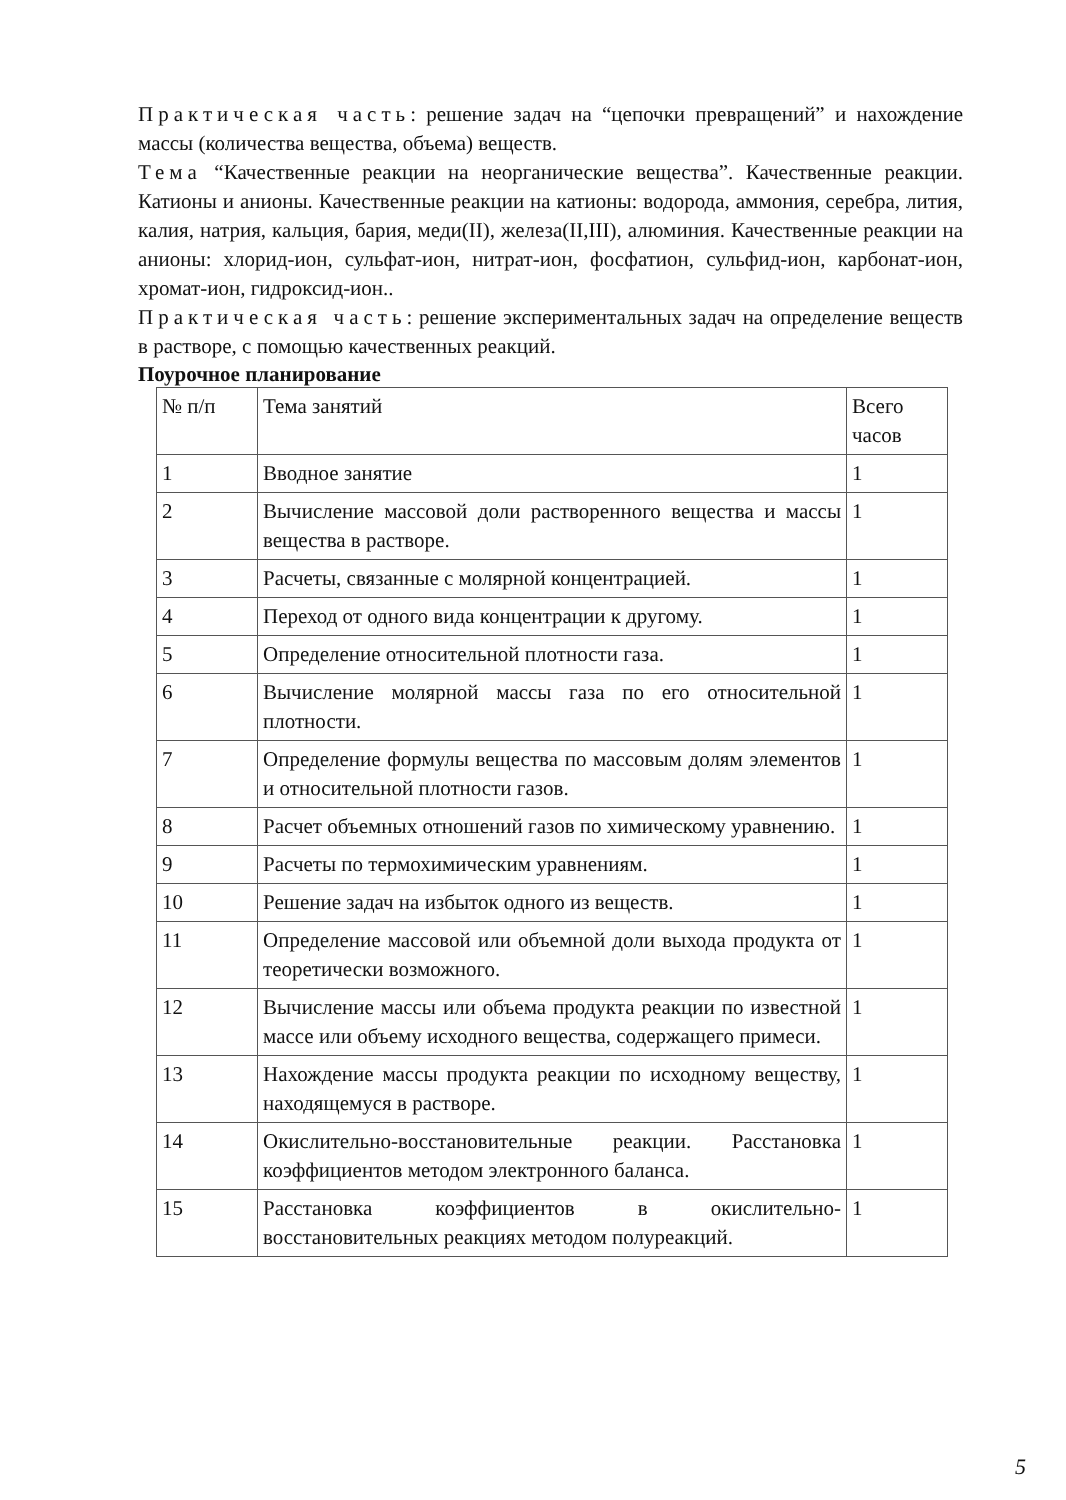Практическая часть: решение задач на “цепочки превращений” и нахождение массы (количества вещества, объема) веществ.
Тема “Качественные реакции на неорганические вещества”. Качественные реакции. Катионы и анионы. Качественные реакции на катионы: водорода, аммония, серебра, лития, калия, натрия, кальция, бария, меди(II), железа(II,III), алюминия. Качественные реакции на анионы: хлорид-ион, сульфат-ион, нитрат-ион, фосфатион, сульфид-ион, карбонат-ион, хромат-ион, гидроксид-ион..
Практическая часть: решение экспериментальных задач на определение веществ в растворе, с помощью качественных реакций.
Поурочное планирование
| № п/п | Тема занятий | Всего часов |
| --- | --- | --- |
| 1 | Вводное занятие | 1 |
| 2 | Вычисление массовой доли растворенного вещества и массы вещества в растворе. | 1 |
| 3 | Расчеты, связанные с молярной концентрацией. | 1 |
| 4 | Переход от одного вида концентрации к другому. | 1 |
| 5 | Определение относительной плотности газа. | 1 |
| 6 | Вычисление молярной массы газа по его относительной плотности. | 1 |
| 7 | Определение формулы вещества по массовым долям элементов и относительной плотности газов. | 1 |
| 8 | Расчет объемных отношений газов по химическому уравнению. | 1 |
| 9 | Расчеты по термохимическим уравнениям. | 1 |
| 10 | Решение задач на избыток одного из веществ. | 1 |
| 11 | Определение массовой или объемной доли выхода продукта от теоретически возможного. | 1 |
| 12 | Вычисление массы или объема продукта реакции по известной массе или объему исходного вещества, содержащего примеси. | 1 |
| 13 | Нахождение массы продукта реакции по исходному веществу, находящемуся в растворе. | 1 |
| 14 | Окислительно-восстановительные реакции. Расстановка коэффициентов методом электронного баланса. | 1 |
| 15 | Расстановка коэффициентов в окислительно-восстановительных реакциях методом полуреакций. | 1 |
5